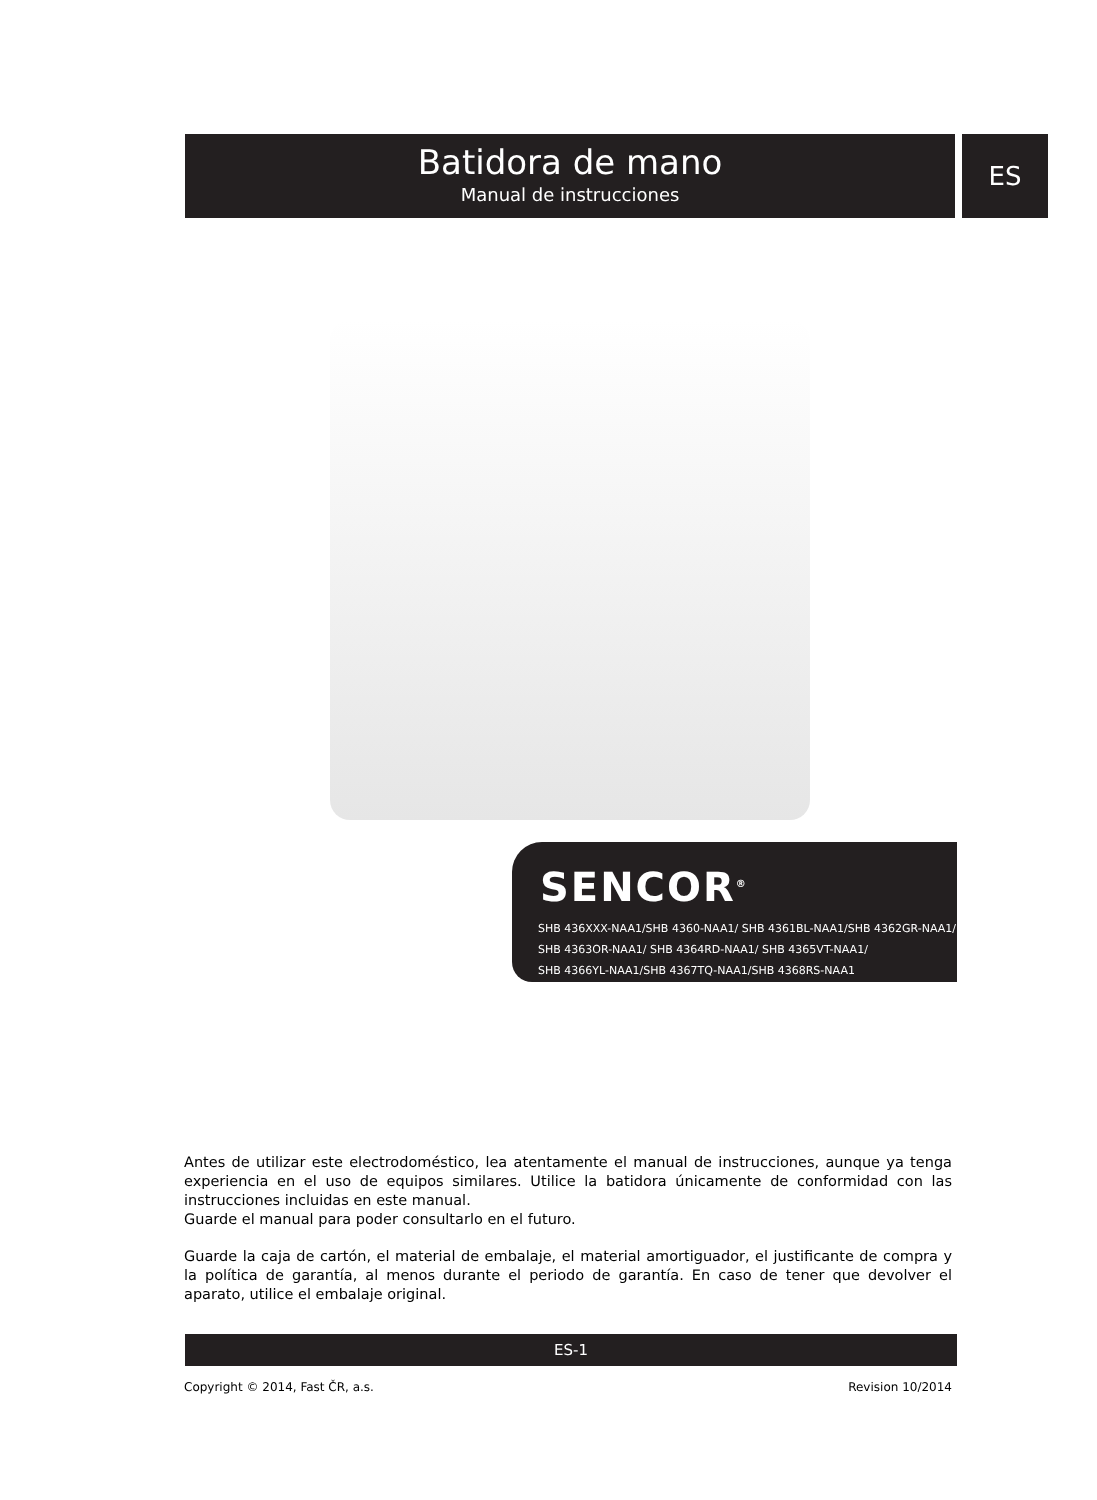Batidora de mano
Manual de instrucciones
ES
SENCOR<sup>®</sup>
SHB 436XXX-NAA1/SHB 4360-NAA1/ SHB 4361BL-NAA1/SHB 4362GR-NAA1/
SHB 4363OR-NAA1/ SHB 4364RD-NAA1/ SHB 4365VT-NAA1/
SHB 4366YL-NAA1/SHB 4367TQ-NAA1/SHB 4368RS-NAA1
Antes de utilizar este electrodoméstico, lea atentamente el manual de instrucciones, aunque ya tenga experiencia en el uso de equipos similares. Utilice la batidora únicamente de conformidad con las instrucciones incluidas en este manual.
Guarde el manual para poder consultarlo en el futuro.
Guarde la caja de cartón, el material de embalaje, el material amortiguador, el justificante de compra y la política de garantía, al menos durante el periodo de garantía. En caso de tener que devolver el aparato, utilice el embalaje original.
ES-1
Copyright © 2014, Fast ČR, a.s. Revision 10/2014